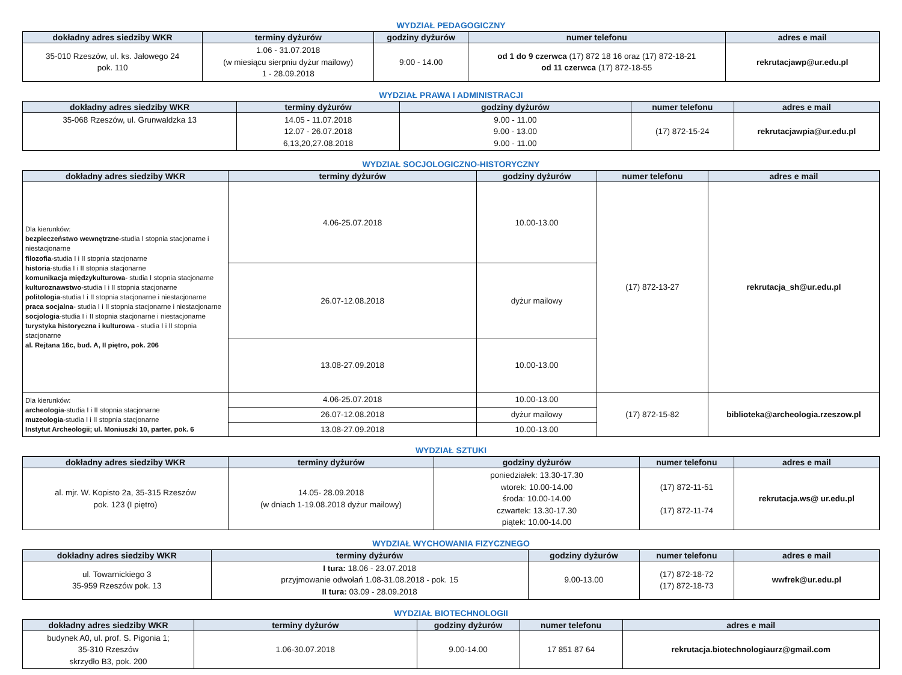WYDZIAŁ PEDAGOGICZNY
| dokładny adres siedziby WKR | terminy dyżurów | godziny dyżurów | numer telefonu | adres e mail |
| --- | --- | --- | --- | --- |
| 35-010 Rzeszów, ul. ks. Jałowego 24 pok. 110 | 1.06 - 31.07.2018 (w miesiącu sierpniu dyżur mailowy) 1 - 28.09.2018 | 9:00 - 14.00 | od 1 do 9 czerwca (17) 872 18 16 oraz (17) 872-18-21 od 11 czerwca (17) 872-18-55 | rekrutacjawp@ur.edu.pl |
WYDZIAŁ PRAWA I ADMINISTRACJI
| dokładny adres siedziby WKR | terminy dyżurów | godziny dyżurów | numer telefonu | adres e mail |
| --- | --- | --- | --- | --- |
| 35-068 Rzeszów, ul. Grunwaldzka 13 | 14.05 - 11.07.2018 12.07 - 26.07.2018 6,13,20,27.08.2018 | 9.00 - 11.00 9.00 - 13.00 9.00 - 11.00 | (17) 872-15-24 | rekrutacjawpia@ur.edu.pl |
WYDZIAŁ SOCJOLOGICZNO-HISTORYCZNY
| dokładny adres siedziby WKR | terminy dyżurów | godziny dyżurów | numer telefonu | adres e mail |
| --- | --- | --- | --- | --- |
| Dla kierunków: bezpieczeństwo wewnętrzne -studia I stopnia stacjonarne i niestacjonarne filozofia -studia I i II stopnia stacjonarne historia -studia I i II stopnia stacjonarne komunikacja międzykulturowa - studia I stopnia stacjonarne kulturoznawstwo -studia I i II stopnia stacjonarne politologia -studia I i II stopnia stacjonarne i niestacjonarne praca socjalna - studia I i II stopnia stacjonarne i niestacjonarne socjologia -studia I i II stopnia stacjonarne i niestacjonarne turystyka historyczna i kulturowa - studia I i II stopnia stacjonarne al. Rejtana 16c, bud. A, II piętro, pok. 206 | 4.06-25.07.2018 | 10.00-13.00 | (17) 872-13-27 | rekrutacja_sh@ur.edu.pl |
| | 26.07-12.08.2018 | dyżur mailowy | | |
| | 13.08-27.09.2018 | 10.00-13.00 | | |
| Dla kierunków: archeologia -studia I i II stopnia stacjonarne muzeologia -studia I i II stopnia stacjonarne Instytut Archeologii; ul. Moniuszki 10, parter, pok. 6 | 4.06-25.07.2018 | 10.00-13.00 | (17) 872-15-82 | biblioteka@archeologia.rzeszow.pl |
| | 26.07-12.08.2018 | dyżur mailowy | | |
| | 13.08-27.09.2018 | 10.00-13.00 | | |
WYDZIAŁ SZTUKI
| dokładny adres siedziby WKR | terminy dyżurów | godziny dyżurów | numer telefonu | adres e mail |
| --- | --- | --- | --- | --- |
| al. mjr. W. Kopisto 2a, 35-315 Rzeszów pok. 123 (I piętro) | 14.05- 28.09.2018 (w dniach 1-19.08.2018 dyżur mailowy) | poniedziałek: 13.30-17.30 wtorek: 10.00-14.00 środa: 10.00-14.00 czwartek: 13.30-17.30 piątek: 10.00-14.00 | (17) 872-11-51 (17) 872-11-74 | rekrutacja.ws@ ur.edu.pl |
WYDZIAŁ WYCHOWANIA FIZYCZNEGO
| dokładny adres siedziby WKR | terminy dyżurów | godziny dyżurów | numer telefonu | adres e mail |
| --- | --- | --- | --- | --- |
| ul. Towarnickiego 3 35-959 Rzeszów pok. 13 | I tura: 18.06 - 23.07.2018 przyjmowanie odwołań 1.08-31.08.2018 - pok. 15 II tura: 03.09 - 28.09.2018 | 9.00-13.00 | (17) 872-18-72 (17) 872-18-73 | wwfrek@ur.edu.pl |
WYDZIAŁ BIOTECHNOLOGII
| dokładny adres siedziby WKR | terminy dyżurów | godziny dyżurów | numer telefonu | adres e mail |
| --- | --- | --- | --- | --- |
| budynek A0, ul. prof. S. Pigonia 1; 35-310 Rzeszów skrzydło B3, pok. 200 | 1.06-30.07.2018 | 9.00-14.00 | 17 851 87 64 | rekrutacja.biotechnologiaurz@gmail.com |